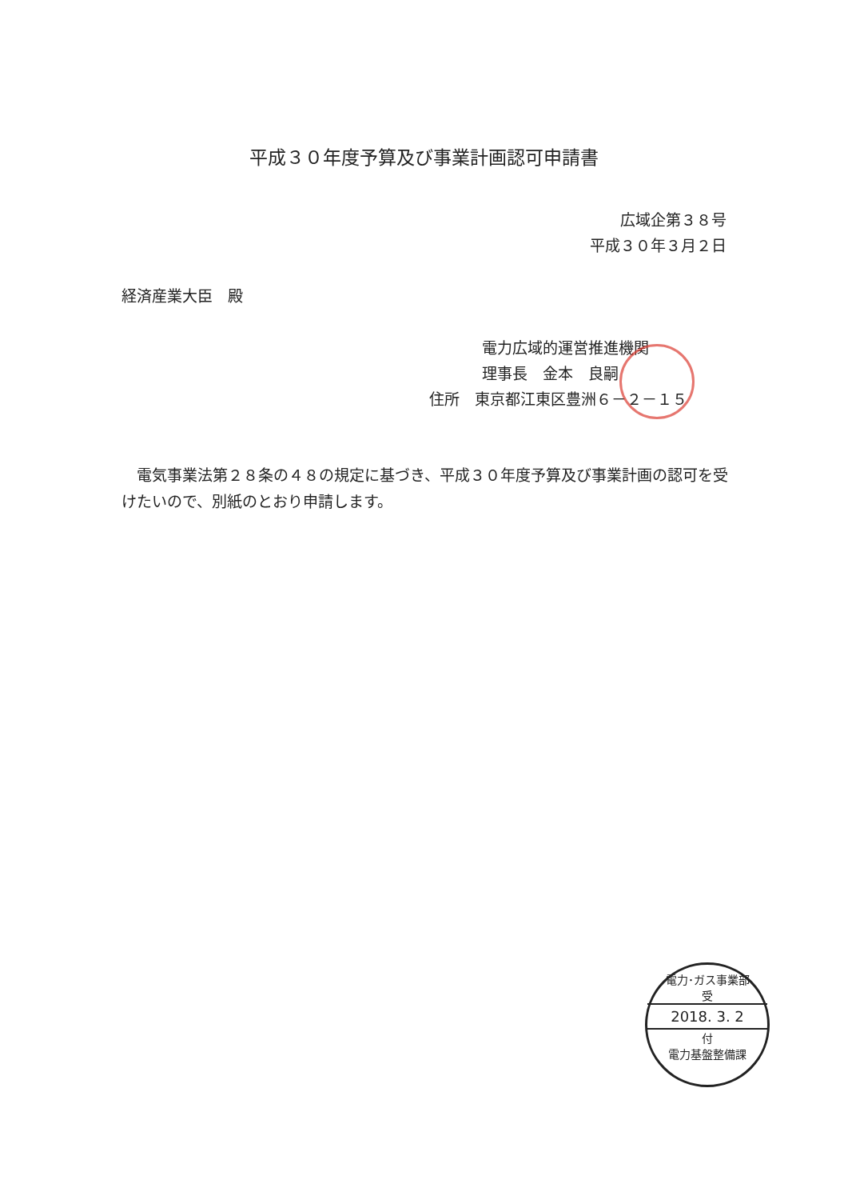平成３０年度予算及び事業計画認可申請書
広域企第３８号
平成３０年３月２日
経済産業大臣　殿
電力広域的運営推進機関
理事長　金本　良嗣
住所　東京都江東区豊洲６－２－１５
　電気事業法第２８条の４８の規定に基づき、平成３０年度予算及び事業計画の認可を受けたいので、別紙のとおり申請します。
電力･ガス事業部
受
2018. 3. 2
付
電力基盤整備課